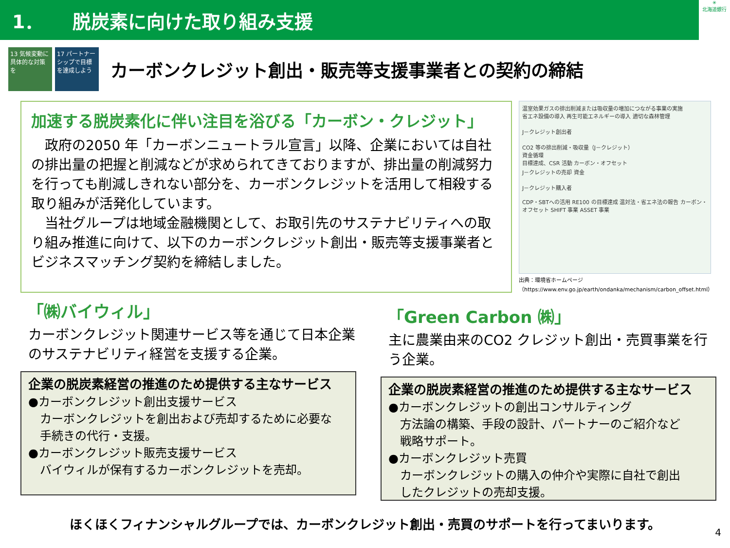1． 脱炭素に向けた取り組み支援
✳
北海道銀行
13 気候変動に具体的な対策を
17 パートナーシップで目標を達成しよう
カーボンクレジット創出・販売等支援事業者との契約の締結
加速する脱炭素化に伴い注目を浴びる「カーボン・クレジット」
　政府の2050 年「カーボンニュートラル宣言」以降、企業においては自社の排出量の把握と削減などが求められてきておりますが、排出量の削減努力を行っても削減しきれない部分を、カーボンクレジットを活用して相殺する取り組みが活発化しています。
　当社グループは地域金融機関として、お取引先のサステナビリティへの取り組み推進に向けて、以下のカーボンクレジット創出・販売等支援事業者とビジネスマッチング契約を締結しました。
温室効果ガスの排出削減または吸収量の増加につながる事業の実施
省エネ設備の導入 再生可能エネルギーの導入 適切な森林管理
J－クレジット創出者
CO2 等の排出削減・吸収量（J－クレジット）
資金循環
目標達成、CSR 活動 カーボン・オフセット
J－クレジットの売却 資金
J－クレジット購入者
CDP・SBTへの活用 RE100 の目標達成 温対法・省エネ法の報告 カーボン・オフセット SHIFT 事業 ASSET 事業
出典：環境省ホームページ
（https://www.env.go.jp/earth/ondanka/mechanism/carbon_offset.html）
「㈱バイウィル」
カーボンクレジット関連サービス等を通じて日本企業のサステナビリティ経営を支援する企業。
企業の脱炭素経営の推進のため提供する主なサービス
●カーボンクレジット創出支援サービス
　カーボンクレジットを創出および売却するために必要な
　手続きの代行・支援。
●カーボンクレジット販売支援サービス
　バイウィルが保有するカーボンクレジットを売却。
「Green Carbon ㈱」
主に農業由来のCO2 クレジット創出・売買事業を行う企業。
企業の脱炭素経営の推進のため提供する主なサービス
●カーボンクレジットの創出コンサルティング
　方法論の構築、手段の設計、パートナーのご紹介など
　戦略サポート。
●カーボンクレジット売買
　カーボンクレジットの購入の仲介や実際に自社で創出
　したクレジットの売却支援。
ほくほくフィナンシャルグループでは、カーボンクレジット創出・売買のサポートを行ってまいります。
4